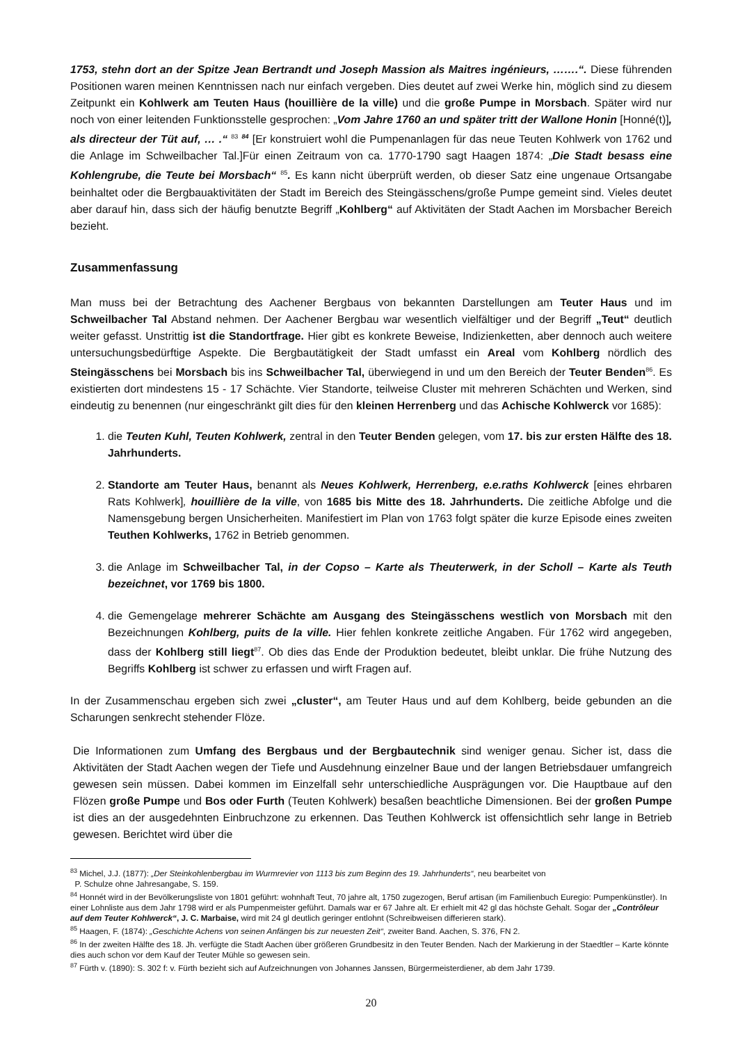1753, stehn dort an der Spitze Jean Bertrandt und Joseph Massion als Maitres ingénieurs, …….“. Diese führenden Positionen waren meinen Kenntnissen nach nur einfach vergeben. Dies deutet auf zwei Werke hin, möglich sind zu diesem Zeitpunkt ein Kohlwerk am Teuten Haus (houillière de la ville) und die große Pumpe in Morsbach. Später wird nur noch von einer leitenden Funktionsstelle gesprochen: „Vom Jahre 1760 an und später tritt der Wallone Honin [Honné(t)], als directeur der Tüt auf, … .“ <sup>83</sup> <sup>84</sup> [Er konstruiert wohl die Pumpenanlagen für das neue Teuten Kohlwerk von 1762 und die Anlage im Schweilbacher Tal.]Für einen Zeitraum von ca. 1770-1790 sagt Haagen 1874: „Die Stadt besass eine Kohlengrube, die Teute bei Morsbach“ <sup>85</sup>. Es kann nicht überprüft werden, ob dieser Satz eine ungenaue Ortsangabe beinhaltet oder die Bergbauaktivitäten der Stadt im Bereich des Steingässchens/große Pumpe gemeint sind. Vieles deutet aber darauf hin, dass sich der häufig benutzte Begriff „Kohlberg“ auf Aktivitäten der Stadt Aachen im Morsbacher Bereich bezieht.
Zusammenfassung
Man muss bei der Betrachtung des Aachener Bergbaus von bekannten Darstellungen am Teuter Haus und im Schweilbacher Tal Abstand nehmen. Der Aachener Bergbau war wesentlich vielfältiger und der Begriff „Teut“ deutlich weiter gefasst. Unstrittig ist die Standortfrage. Hier gibt es konkrete Beweise, Indizienketten, aber dennoch auch weitere untersuchungsbedürftige Aspekte. Die Bergbautätigkeit der Stadt umfasst ein Areal vom Kohlberg nördlich des Steingässchens bei Morsbach bis ins Schweilbacher Tal, überwiegend in und um den Bereich der Teuter Benden<sup>86</sup>. Es existierten dort mindestens 15 - 17 Schächte. Vier Standorte, teilweise Cluster mit mehreren Schächten und Werken, sind eindeutig zu benennen (nur eingeschränkt gilt dies für den kleinen Herrenberg und das Achische Kohlwerck vor 1685):
1. die Teuten Kuhl, Teuten Kohlwerk, zentral in den Teuter Benden gelegen, vom 17. bis zur ersten Hälfte des 18. Jahrhunderts.
2. Standorte am Teuter Haus, benannt als Neues Kohlwerk, Herrenberg, e.e.raths Kohlwerck [eines ehrbaren Rats Kohlwerk], houillière de la ville, von 1685 bis Mitte des 18. Jahrhunderts. Die zeitliche Abfolge und die Namensgebung bergen Unsicherheiten. Manifestiert im Plan von 1763 folgt später die kurze Episode eines zweiten Teuthen Kohlwerks, 1762 in Betrieb genommen.
3. die Anlage im Schweilbacher Tal, in der Copso – Karte als Theuterwerk, in der Scholl – Karte als Teuth bezeichnet, vor 1769 bis 1800.
4. die Gemengelage mehrerer Schächte am Ausgang des Steingässchens westlich von Morsbach mit den Bezeichnungen Kohlberg, puits de la ville. Hier fehlen konkrete zeitliche Angaben. Für 1762 wird angegeben, dass der Kohlberg still liegt<sup>87</sup>. Ob dies das Ende der Produktion bedeutet, bleibt unklar. Die frühe Nutzung des Begriffs Kohlberg ist schwer zu erfassen und wirft Fragen auf.
In der Zusammenschau ergeben sich zwei „cluster“, am Teuter Haus und auf dem Kohlberg, beide gebunden an die Scharungen senkrecht stehender Flöze.
Die Informationen zum Umfang des Bergbaus und der Bergbautechnik sind weniger genau. Sicher ist, dass die Aktivitäten der Stadt Aachen wegen der Tiefe und Ausdehnung einzelner Baue und der langen Betriebsdauer umfangreich gewesen sein müssen. Dabei kommen im Einzelfall sehr unterschiedliche Ausprägungen vor. Die Hauptbaue auf den Flözen große Pumpe und Bos oder Furth (Teuten Kohlwerk) besaßen beachtliche Dimensionen. Bei der großen Pumpe ist dies an der ausgedehnten Einbruchzone zu erkennen. Das Teuthen Kohlwerck ist offensichtlich sehr lange in Betrieb gewesen. Berichtet wird über die
<sup>83</sup> Michel, J.J. (1877): „Der Steinkohlenbergbau im Wurmrevier von 1113 bis zum Beginn des 19. Jahrhunderts“, neu bearbeitet von
P. Schulze ohne Jahresangabe, S. 159.
<sup>84</sup> Honnét wird in der Bevölkerungsliste von 1801 geführt: wohnhaft Teut, 70 jahre alt, 1750 zugezogen, Beruf artisan (im Familienbuch Euregio: Pumpenkünstler). In einer Lohnliste aus dem Jahr 1798 wird er als Pumpenmeister geführt. Damals war er 67 Jahre alt. Er erhielt mit 42 gl das höchste Gehalt. Sogar der „Contrôleur auf dem Teuter Kohlwerck“, J. C. Marbaise, wird mit 24 gl deutlich geringer entlohnt (Schreibweisen differieren stark).
<sup>85</sup> Haagen, F. (1874): „Geschichte Achens von seinen Anfängen bis zur neuesten Zeit“, zweiter Band. Aachen, S. 376, FN 2.
<sup>86</sup> In der zweiten Hälfte des 18. Jh. verfügte die Stadt Aachen über größeren Grundbesitz in den Teuter Benden. Nach der Markierung in der Staedtler – Karte könnte dies auch schon vor dem Kauf der Teuter Mühle so gewesen sein.
<sup>87</sup> Fürth v. (1890): S. 302 f: v. Fürth bezieht sich auf Aufzeichnungen von Johannes Janssen, Bürgermeisterdiener, ab dem Jahr 1739.
20